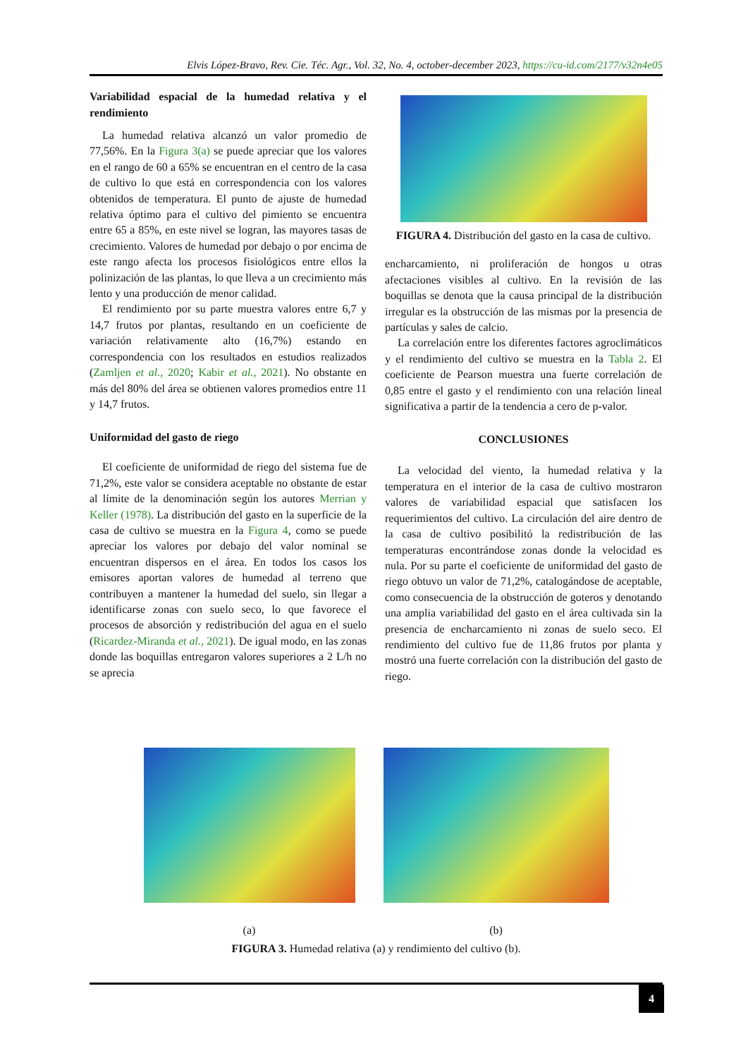Elvis López-Bravo, Rev. Cie. Téc. Agr., Vol. 32, No. 4, october-december 2023, https://cu-id.com/2177/v32n4e05
Variabilidad espacial de la humedad relativa y el rendimiento
La humedad relativa alcanzó un valor promedio de 77,56%. En la Figura 3(a) se puede apreciar que los valores en el rango de 60 a 65% se encuentran en el centro de la casa de cultivo lo que está en correspondencia con los valores obtenidos de temperatura. El punto de ajuste de humedad relativa óptimo para el cultivo del pimiento se encuentra entre 65 a 85%, en este nivel se logran, las mayores tasas de crecimiento. Valores de humedad por debajo o por encima de este rango afecta los procesos fisiológicos entre ellos la polinización de las plantas, lo que lleva a un crecimiento más lento y una producción de menor calidad.
El rendimiento por su parte muestra valores entre 6,7 y 14,7 frutos por plantas, resultando en un coeficiente de variación relativamente alto (16,7%) estando en correspondencia con los resultados en estudios realizados (Zamljen et al., 2020; Kabir et al., 2021). No obstante en más del 80% del área se obtienen valores promedios entre 11 y 14,7 frutos.
Uniformidad del gasto de riego
El coeficiente de uniformidad de riego del sistema fue de 71,2%, este valor se considera aceptable no obstante de estar al límite de la denominación según los autores Merrian y Keller (1978). La distribución del gasto en la superficie de la casa de cultivo se muestra en la Figura 4, como se puede apreciar los valores por debajo del valor nominal se encuentran dispersos en el área. En todos los casos los emisores aportan valores de humedad al terreno que contribuyen a mantener la humedad del suelo, sin llegar a identificarse zonas con suelo seco, lo que favorece el procesos de absorción y redistribución del agua en el suelo (Ricardez-Miranda et al., 2021). De igual modo, en las zonas donde las boquillas entregaron valores superiores a 2 L/h no se aprecia
FIGURA 4. Distribución del gasto en la casa de cultivo.
encharcamiento, ni proliferación de hongos u otras afectaciones visibles al cultivo. En la revisión de las boquillas se denota que la causa principal de la distribución irregular es la obstrucción de las mismas por la presencia de partículas y sales de calcio.
La correlación entre los diferentes factores agroclimáticos y el rendimiento del cultivo se muestra en la Tabla 2. El coeficiente de Pearson muestra una fuerte correlación de 0,85 entre el gasto y el rendimiento con una relación lineal significativa a partir de la tendencia a cero de p-valor.
CONCLUSIONES
La velocidad del viento, la humedad relativa y la temperatura en el interior de la casa de cultivo mostraron valores de variabilidad espacial que satisfacen los requerimientos del cultivo. La circulación del aire dentro de la casa de cultivo posibilitó la redistribución de las temperaturas encontrándose zonas donde la velocidad es nula. Por su parte el coeficiente de uniformidad del gasto de riego obtuvo un valor de 71,2%, catalogándose de aceptable, como consecuencia de la obstrucción de goteros y denotando una amplia variabilidad del gasto en el área cultivada sin la presencia de encharcamiento ni zonas de suelo seco. El rendimiento del cultivo fue de 11,86 frutos por planta y mostró una fuerte correlación con la distribución del gasto de riego.
(a) (b)
FIGURA 3. Humedad relativa (a) y rendimiento del cultivo (b).
4